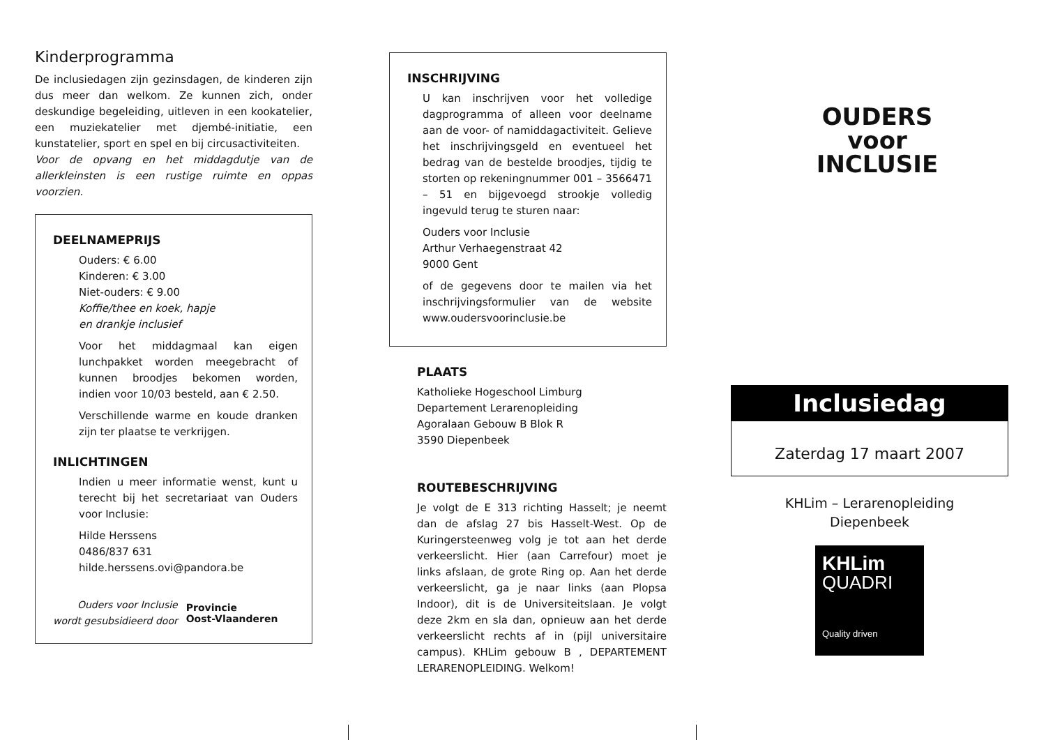Kinderprogramma
De inclusiedagen zijn gezinsdagen, de kinderen zijn dus meer dan welkom. Ze kunnen zich, onder deskundige begeleiding, uitleven in een kookatelier, een muziekatelier met djembé-initiatie, een kunstatelier, sport en spel en bij circusactiviteiten.
Voor de opvang en het middagdutje van de allerkleinsten is een rustige ruimte en oppas voorzien.
DEELNAMEPRIJS
Ouders: € 6.00
Kinderen: € 3.00
Niet-ouders: € 9.00
Koffie/thee en koek, hapje
en drankje inclusief
Voor het middagmaal kan eigen lunchpakket worden meegebracht of kunnen broodjes bekomen worden, indien voor 10/03 besteld, aan € 2.50.
Verschillende warme en koude dranken zijn ter plaatse te verkrijgen.
INLICHTINGEN
Indien u meer informatie wenst, kunt u terecht bij het secretariaat van Ouders voor Inclusie:
Hilde Herssens
0486/837 631
hilde.herssens.ovi@pandora.be
Ouders voor Inclusie
wordt gesubsidieerd door Provincie
Oost-Vlaanderen
INSCHRIJVING
U kan inschrijven voor het volledige dagprogramma of alleen voor deelname aan de voor- of namiddagactiviteit. Gelieve het inschrijvingsgeld en eventueel het bedrag van de bestelde broodjes, tijdig te storten op rekeningnummer 001 – 3566471 – 51 en bijgevoegd strookje volledig ingevuld terug te sturen naar:
Ouders voor Inclusie
Arthur Verhaegenstraat 42
9000 Gent
of de gegevens door te mailen via het inschrijvingsformulier van de website www.oudersvoorinclusie.be
PLAATS
Katholieke Hogeschool Limburg
Departement Lerarenopleiding
Agoralaan Gebouw B Blok R
3590 Diepenbeek
ROUTEBESCHRIJVING
Je volgt de E 313 richting Hasselt; je neemt dan de afslag 27 bis Hasselt-West. Op de Kuringersteenweg volg je tot aan het derde verkeerslicht. Hier (aan Carrefour) moet je links afslaan, de grote Ring op. Aan het derde verkeerslicht, ga je naar links (aan Plopsa Indoor), dit is de Universiteitslaan. Je volgt deze 2km en sla dan, opnieuw aan het derde verkeerslicht rechts af in (pijl universitaire campus). KHLim gebouw B , DEPARTEMENT LERARENOPLEIDING. Welkom!
OUDERS
voor
INCLUSIE
Inclusiedag
Zaterdag 17 maart 2007
KHLim – Lerarenopleiding
Diepenbeek
KHLim
QUADRI
Quality driven